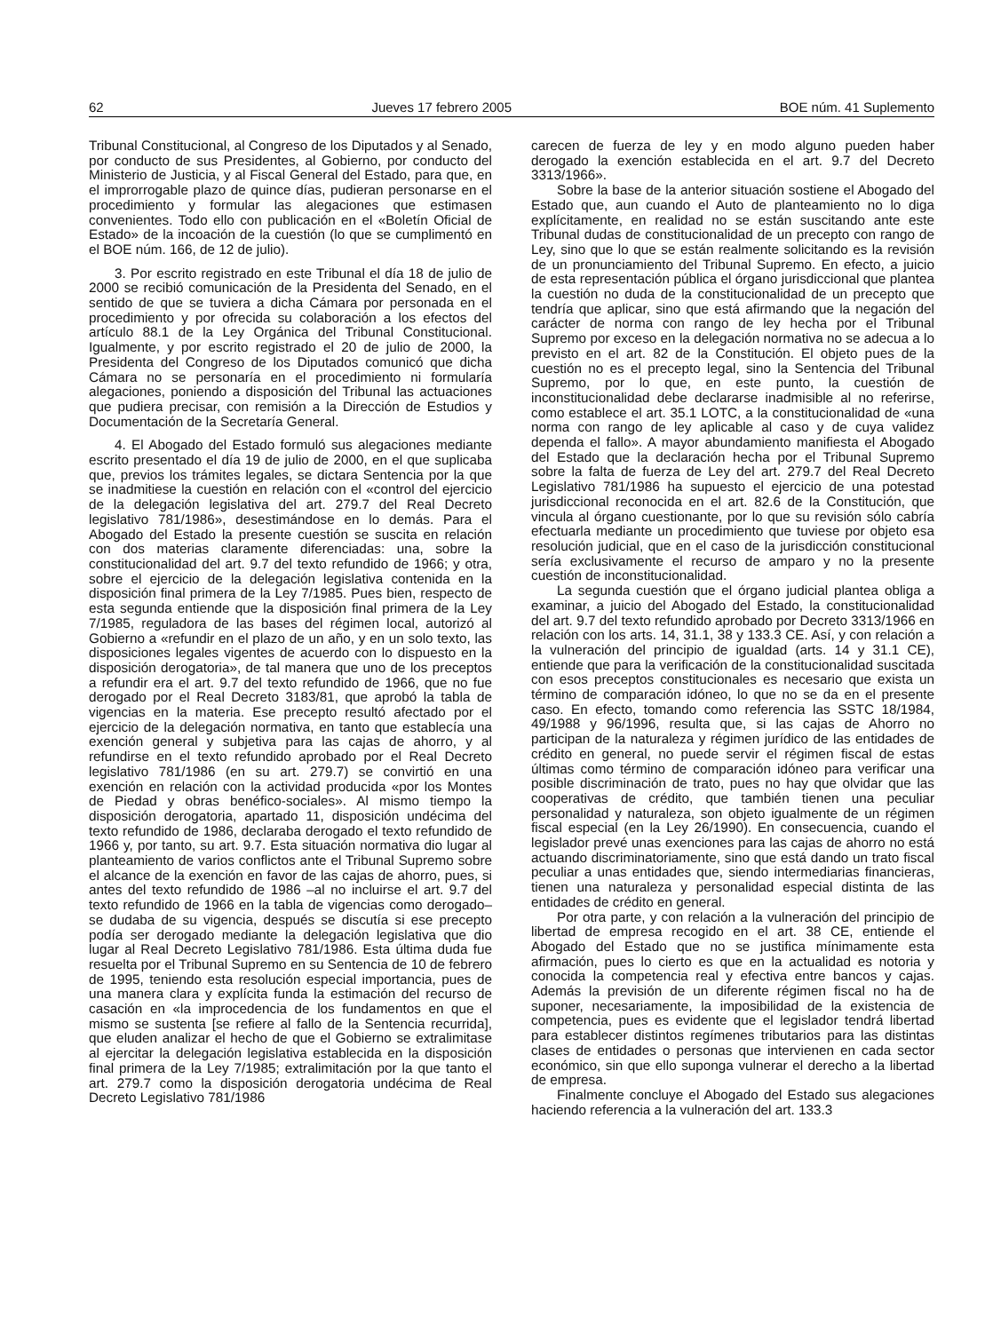62 Jueves 17 febrero 2005 BOE núm. 41 Suplemento
Tribunal Constitucional, al Congreso de los Diputados y al Senado, por conducto de sus Presidentes, al Gobierno, por conducto del Ministerio de Justicia, y al Fiscal General del Estado, para que, en el improrrogable plazo de quince días, pudieran personarse en el procedimiento y formular las alegaciones que estimasen convenientes. Todo ello con publicación en el «Boletín Oficial de Estado» de la incoación de la cuestión (lo que se cumplimentó en el BOE núm. 166, de 12 de julio).
3. Por escrito registrado en este Tribunal el día 18 de julio de 2000 se recibió comunicación de la Presidenta del Senado, en el sentido de que se tuviera a dicha Cámara por personada en el procedimiento y por ofrecida su colaboración a los efectos del artículo 88.1 de la Ley Orgánica del Tribunal Constitucional. Igualmente, y por escrito registrado el 20 de julio de 2000, la Presidenta del Congreso de los Diputados comunicó que dicha Cámara no se personaría en el procedimiento ni formularía alegaciones, poniendo a disposición del Tribunal las actuaciones que pudiera precisar, con remisión a la Dirección de Estudios y Documentación de la Secretaría General.
4. El Abogado del Estado formuló sus alegaciones mediante escrito presentado el día 19 de julio de 2000, en el que suplicaba que, previos los trámites legales, se dictara Sentencia por la que se inadmitiese la cuestión en relación con el «control del ejercicio de la delegación legislativa del art. 279.7 del Real Decreto legislativo 781/1986», desestimándose en lo demás. Para el Abogado del Estado la presente cuestión se suscita en relación con dos materias claramente diferenciadas: una, sobre la constitucionalidad del art. 9.7 del texto refundido de 1966; y otra, sobre el ejercicio de la delegación legislativa contenida en la disposición final primera de la Ley 7/1985. Pues bien, respecto de esta segunda entiende que la disposición final primera de la Ley 7/1985, reguladora de las bases del régimen local, autorizó al Gobierno a «refundir en el plazo de un año, y en un solo texto, las disposiciones legales vigentes de acuerdo con lo dispuesto en la disposición derogatoria», de tal manera que uno de los preceptos a refundir era el art. 9.7 del texto refundido de 1966, que no fue derogado por el Real Decreto 3183/81, que aprobó la tabla de vigencias en la materia. Ese precepto resultó afectado por el ejercicio de la delegación normativa, en tanto que establecía una exención general y subjetiva para las cajas de ahorro, y al refundirse en el texto refundido aprobado por el Real Decreto legislativo 781/1986 (en su art. 279.7) se convirtió en una exención en relación con la actividad producida «por los Montes de Piedad y obras benéfico-sociales». Al mismo tiempo la disposición derogatoria, apartado 11, disposición undécima del texto refundido de 1986, declaraba derogado el texto refundido de 1966 y, por tanto, su art. 9.7. Esta situación normativa dio lugar al planteamiento de varios conflictos ante el Tribunal Supremo sobre el alcance de la exención en favor de las cajas de ahorro, pues, si antes del texto refundido de 1986 –al no incluirse el art. 9.7 del texto refundido de 1966 en la tabla de vigencias como derogado– se dudaba de su vigencia, después se discutía si ese precepto podía ser derogado mediante la delegación legislativa que dio lugar al Real Decreto Legislativo 781/1986. Esta última duda fue resuelta por el Tribunal Supremo en su Sentencia de 10 de febrero de 1995, teniendo esta resolución especial importancia, pues de una manera clara y explícita funda la estimación del recurso de casación en «la improcedencia de los fundamentos en que el mismo se sustenta [se refiere al fallo de la Sentencia recurrida], que eluden analizar el hecho de que el Gobierno se extralimitase al ejercitar la delegación legislativa establecida en la disposición final primera de la Ley 7/1985; extralimitación por la que tanto el art. 279.7 como la disposición derogatoria undécima de Real Decreto Legislativo 781/1986
carecen de fuerza de ley y en modo alguno pueden haber derogado la exención establecida en el art. 9.7 del Decreto 3313/1966».
Sobre la base de la anterior situación sostiene el Abogado del Estado que, aun cuando el Auto de planteamiento no lo diga explícitamente, en realidad no se están suscitando ante este Tribunal dudas de constitucionalidad de un precepto con rango de Ley, sino que lo que se están realmente solicitando es la revisión de un pronunciamiento del Tribunal Supremo. En efecto, a juicio de esta representación pública el órgano jurisdiccional que plantea la cuestión no duda de la constitucionalidad de un precepto que tendría que aplicar, sino que está afirmando que la negación del carácter de norma con rango de ley hecha por el Tribunal Supremo por exceso en la delegación normativa no se adecua a lo previsto en el art. 82 de la Constitución. El objeto pues de la cuestión no es el precepto legal, sino la Sentencia del Tribunal Supremo, por lo que, en este punto, la cuestión de inconstitucionalidad debe declararse inadmisible al no referirse, como establece el art. 35.1 LOTC, a la constitucionalidad de «una norma con rango de ley aplicable al caso y de cuya validez dependa el fallo». A mayor abundamiento manifiesta el Abogado del Estado que la declaración hecha por el Tribunal Supremo sobre la falta de fuerza de Ley del art. 279.7 del Real Decreto Legislativo 781/1986 ha supuesto el ejercicio de una potestad jurisdiccional reconocida en el art. 82.6 de la Constitución, que vincula al órgano cuestionante, por lo que su revisión sólo cabría efectuarla mediante un procedimiento que tuviese por objeto esa resolución judicial, que en el caso de la jurisdicción constitucional sería exclusivamente el recurso de amparo y no la presente cuestión de inconstitucionalidad.
La segunda cuestión que el órgano judicial plantea obliga a examinar, a juicio del Abogado del Estado, la constitucionalidad del art. 9.7 del texto refundido aprobado por Decreto 3313/1966 en relación con los arts. 14, 31.1, 38 y 133.3 CE. Así, y con relación a la vulneración del principio de igualdad (arts. 14 y 31.1 CE), entiende que para la verificación de la constitucionalidad suscitada con esos preceptos constitucionales es necesario que exista un término de comparación idóneo, lo que no se da en el presente caso. En efecto, tomando como referencia las SSTC 18/1984, 49/1988 y 96/1996, resulta que, si las cajas de Ahorro no participan de la naturaleza y régimen jurídico de las entidades de crédito en general, no puede servir el régimen fiscal de estas últimas como término de comparación idóneo para verificar una posible discriminación de trato, pues no hay que olvidar que las cooperativas de crédito, que también tienen una peculiar personalidad y naturaleza, son objeto igualmente de un régimen fiscal especial (en la Ley 26/1990). En consecuencia, cuando el legislador prevé unas exenciones para las cajas de ahorro no está actuando discriminatoriamente, sino que está dando un trato fiscal peculiar a unas entidades que, siendo intermediarias financieras, tienen una naturaleza y personalidad especial distinta de las entidades de crédito en general.
Por otra parte, y con relación a la vulneración del principio de libertad de empresa recogido en el art. 38 CE, entiende el Abogado del Estado que no se justifica mínimamente esta afirmación, pues lo cierto es que en la actualidad es notoria y conocida la competencia real y efectiva entre bancos y cajas. Además la previsión de un diferente régimen fiscal no ha de suponer, necesariamente, la imposibilidad de la existencia de competencia, pues es evidente que el legislador tendrá libertad para establecer distintos regímenes tributarios para las distintas clases de entidades o personas que intervienen en cada sector económico, sin que ello suponga vulnerar el derecho a la libertad de empresa.
Finalmente concluye el Abogado del Estado sus alegaciones haciendo referencia a la vulneración del art. 133.3